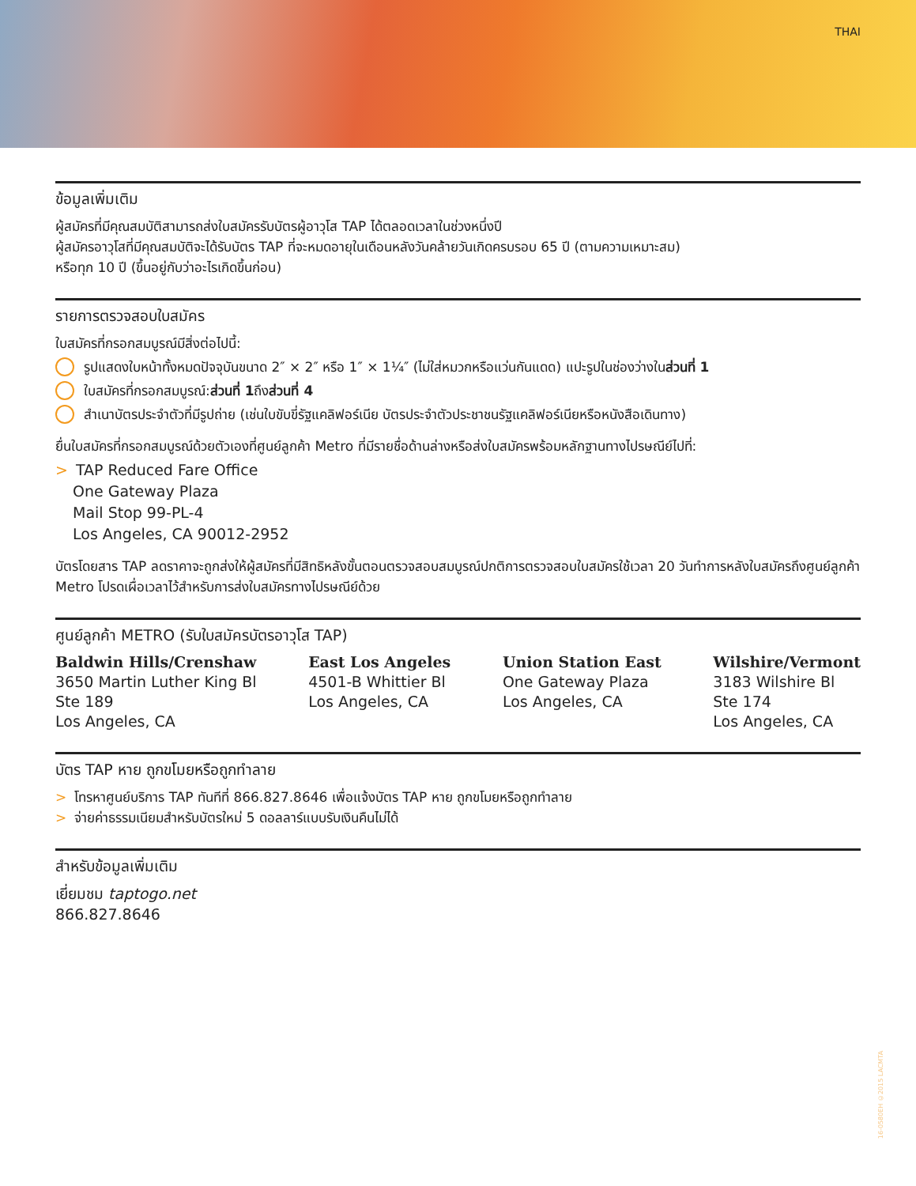THAI
ข้อมูลเพิ่มเติม
ผู้สมัครที่มีคุณสมบัติสามารถส่งใบสมัครรับบัตรผู้อาวุโส TAP ได้ตลอดเวลาในช่วงหนึ่งปี
ผู้สมัครอาวุโสที่มีคุณสมบัติจะได้รับบัตร TAP ที่จะหมดอายุในเดือนหลังวันคล้ายวันเกิดครบรอบ 65 ปี (ตามความเหมาะสม)
หรือทุก 10 ปี (ขึ้นอยู่กับว่าอะไรเกิดขึ้นก่อน)
รายการตรวจสอบใบสมัคร
ใบสมัครที่กรอกสมบูรณ์มีสิ่งต่อไปนี้:
รูปแสดงใบหน้าทั้งหมดปัจจุบันขนาด 2″ × 2″ หรือ 1″ × 1¼″ (ไม่ใส่หมวกหรือแว่นกันแดด) แปะรูปในช่องว่างใน ส่วนที่ 1
ใบสมัครที่กรอกสมบูรณ์: ส่วนที่ 1 ถึง ส่วนที่ 4
สำเนาบัตรประจำตัวที่มีรูปถ่าย (เช่นใบขับขี่รัฐแคลิฟอร์เนีย บัตรประจำตัวประชาชนรัฐแคลิฟอร์เนียหรือหนังสือเดินทาง)
ยื่นใบสมัครที่กรอกสมบูรณ์ด้วยตัวเองที่ศูนย์ลูกค้า Metro ที่มีรายชื่อด้านล่างหรือส่งใบสมัครพร้อมหลักฐานทางไปรษณีย์ไปที่:
> TAP Reduced Fare Office
One Gateway Plaza
Mail Stop 99-PL-4
Los Angeles, CA 90012-2952
บัตรโดยสาร TAP ลดราคาจะถูกส่งให้ผู้สมัครที่มีสิทธิหลังขั้นตอนตรวจสอบสมบูรณ์ปกติการตรวจสอบใบสมัครใช้เวลา 20 วันทำการหลังใบสมัครถึงศูนย์ลูกค้า Metro โปรดเผื่อเวลาไว้สำหรับการส่งใบสมัครทางไปรษณีย์ด้วย
ศูนย์ลูกค้า METRO (รับใบสมัครบัตรอาวุโส TAP)
Baldwin Hills/Crenshaw
3650 Martin Luther King Bl
Ste 189
Los Angeles, CA
East Los Angeles
4501-B Whittier Bl
Los Angeles, CA
Union Station East
One Gateway Plaza
Los Angeles, CA
Wilshire/Vermont
3183 Wilshire Bl
Ste 174
Los Angeles, CA
บัตร TAP หาย ถูกขโมยหรือถูกทำลาย
> โทรหาศูนย์บริการ TAP ทันทีที่ 866.827.8646 เพื่อแจ้งบัตร TAP หาย ถูกขโมยหรือถูกทำลาย
> จ่ายค่าธรรมเนียมสำหรับบัตรใหม่ 5 ดอลลาร์แบบรับเงินคืนไม่ได้
สำหรับข้อมูลเพิ่มเติม
เยี่ยมชม taptogo.net
866.827.8646
16-0580EH ©2015 LACMTA